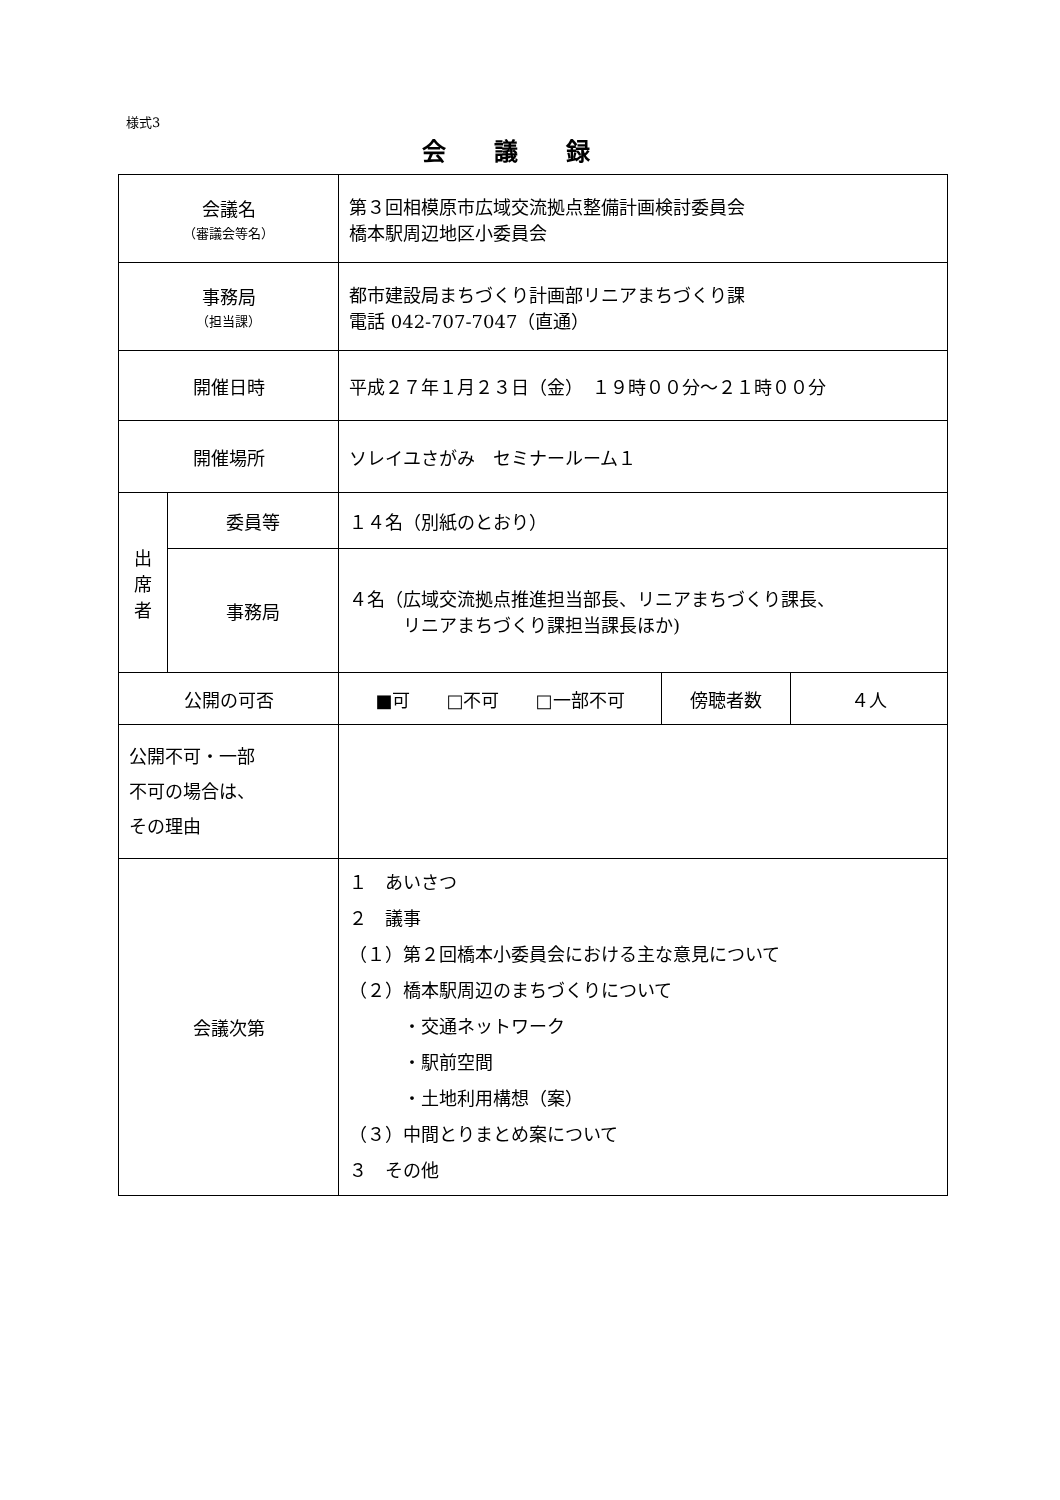様式3
会議録
| 会議名 （審議会等名） | | 第３回相模原市広域交流拠点整備計画検討委員会 橋本駅周辺地区小委員会 | | |
| 事務局 （担当課） | | 都市建設局まちづくり計画部リニアまちづくり課 電話 042-707-7047（直通） | | |
| 開催日時 | | 平成２７年１月２３日（金） １９時００分～２１時００分 | | |
| 開催場所 | | ソレイユさがみ セミナールーム１ | | |
| 出 席 者 | 委員等 | １４名（別紙のとおり） | | |
| | 事務局 | ４名（広域交流拠点推進担当部長、リニアまちづくり課長、 リニアまちづくり課担当課長ほか) | | |
| 公開の可否 | | ■可 □不可 □一部不可 | 傍聴者数 | ４人 |
| 公開不可・一部 不可の場合は、 その理由 | | | | |
| 会議次第 | | １ あいさつ ２ 議事 （１）第２回橋本小委員会における主な意見について （２）橋本駅周辺のまちづくりについて ・交通ネットワーク ・駅前空間 ・土地利用構想（案） （３）中間とりまとめ案について ３ その他 | | |